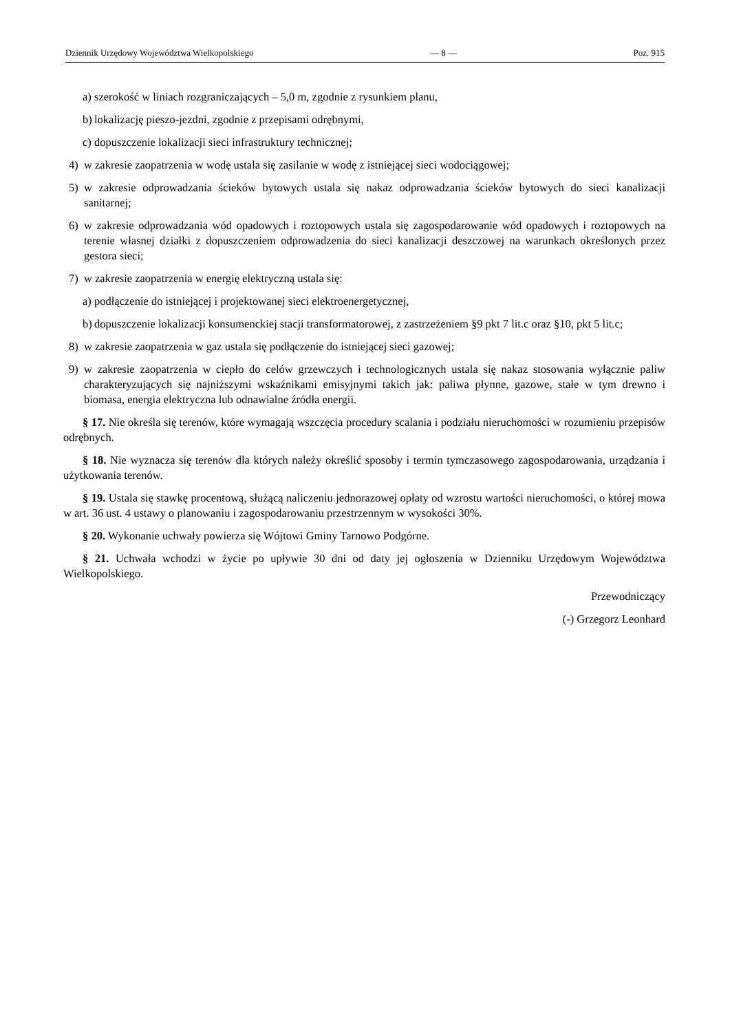Dziennik Urzędowy Województwa Wielkopolskiego — 8 — Poz. 915
a) szerokość w liniach rozgraniczających – 5,0 m, zgodnie z rysunkiem planu,
b) lokalizację pieszo-jezdni, zgodnie z przepisami odrębnymi,
c) dopuszczenie lokalizacji sieci infrastruktury technicznej;
4) w zakresie zaopatrzenia w wodę ustala się zasilanie w wodę z istniejącej sieci wodociągowej;
5) w zakresie odprowadzania ścieków bytowych ustala się nakaz odprowadzania ścieków bytowych do sieci kanalizacji sanitarnej;
6) w zakresie odprowadzania wód opadowych i roztopowych ustala się zagospodarowanie wód opadowych i roztopowych na terenie własnej działki z dopuszczeniem odprowadzenia do sieci kanalizacji deszczowej na warunkach określonych przez gestora sieci;
7) w zakresie zaopatrzenia w energię elektryczną ustala się:
a) podłączenie do istniejącej i projektowanej sieci elektroenergetycznej,
b) dopuszczenie lokalizacji konsumenckiej stacji transformatorowej, z zastrzeżeniem §9 pkt 7 lit.c oraz §10, pkt 5 lit.c;
8) w zakresie zaopatrzenia w gaz ustala się podłączenie do istniejącej sieci gazowej;
9) w zakresie zaopatrzenia w ciepło do celów grzewczych i technologicznych ustala się nakaz stosowania wyłącznie paliw charakteryzujących się najniższymi wskaźnikami emisyjnymi takich jak: paliwa płynne, gazowe, stałe w tym drewno i biomasa, energia elektryczna lub odnawialne źródła energii.
§ 17. Nie określa się terenów, które wymagają wszczęcia procedury scalania i podziału nieruchomości w rozumieniu przepisów odrębnych.
§ 18. Nie wyznacza się terenów dla których należy określić sposoby i termin tymczasowego zagospodarowania, urządzania i użytkowania terenów.
§ 19. Ustala się stawkę procentową, służącą naliczeniu jednorazowej opłaty od wzrostu wartości nieruchomości, o której mowa w art. 36 ust. 4 ustawy o planowaniu i zagospodarowaniu przestrzennym w wysokości 30%.
§ 20. Wykonanie uchwały powierza się Wójtowi Gminy Tarnowo Podgórne.
§ 21. Uchwała wchodzi w życie po upływie 30 dni od daty jej ogłoszenia w Dzienniku Urzędowym Województwa Wielkopolskiego.
Przewodniczący
(-) Grzegorz Leonhard